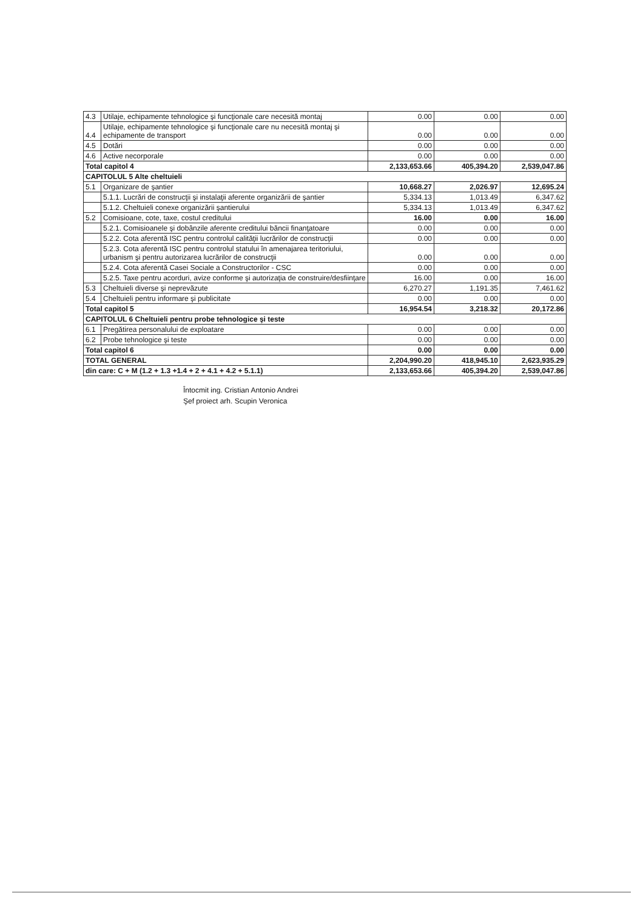| 4.3 | Utilaje, echipamente tehnologice şi funcţionale care necesită montaj | 0.00 | 0.00 | 0.00 |
| 4.4 | Utilaje, echipamente tehnologice şi funcţionale care nu necesită montaj şi echipamente de transport | 0.00 | 0.00 | 0.00 |
| 4.5 | Dotări | 0.00 | 0.00 | 0.00 |
| 4.6 | Active necorporale | 0.00 | 0.00 | 0.00 |
| Total capitol 4 | | 2,133,653.66 | 405,394.20 | 2,539,047.86 |
| CAPITOLUL 5 Alte cheltuieli | | | | |
| 5.1 | Organizare de şantier | 10,668.27 | 2,026.97 | 12,695.24 |
| | 5.1.1. Lucrări de construcţii şi instalaţii aferente organizării de şantier | 5,334.13 | 1,013.49 | 6,347.62 |
| | 5.1.2. Cheltuieli conexe organizării şantierului | 5,334.13 | 1,013.49 | 6,347.62 |
| 5.2 | Comisioane, cote, taxe, costul creditului | 16.00 | 0.00 | 16.00 |
| | 5.2.1. Comisioanele şi dobânzile aferente creditului băncii finanţatoare | 0.00 | 0.00 | 0.00 |
| | 5.2.2. Cota aferentă ISC pentru controlul calităţii lucrărilor de construcţii | 0.00 | 0.00 | 0.00 |
| | 5.2.3. Cota aferentă ISC pentru controlul statului în amenajarea teritoriului, urbanism şi pentru autorizarea lucrărilor de construcţii | 0.00 | 0.00 | 0.00 |
| | 5.2.4. Cota aferentă Casei Sociale a Constructorilor - CSC | 0.00 | 0.00 | 0.00 |
| | 5.2.5. Taxe pentru acorduri, avize conforme şi autorizaţia de construire/desfiinţare | 16.00 | 0.00 | 16.00 |
| 5.3 | Cheltuieli diverse şi neprevăzute | 6,270.27 | 1,191.35 | 7,461.62 |
| 5.4 | Cheltuieli pentru informare şi publicitate | 0.00 | 0.00 | 0.00 |
| Total capitol 5 | | 16,954.54 | 3,218.32 | 20,172.86 |
| CAPITOLUL 6 Cheltuieli pentru probe tehnologice şi teste | | | | |
| 6.1 | Pregătirea personalului de exploatare | 0.00 | 0.00 | 0.00 |
| 6.2 | Probe tehnologice şi teste | 0.00 | 0.00 | 0.00 |
| Total capitol 6 | | 0.00 | 0.00 | 0.00 |
| TOTAL GENERAL | | 2,204,990.20 | 418,945.10 | 2,623,935.29 |
| din care: C + M (1.2 + 1.3 +1.4 + 2 + 4.1 + 4.2 + 5.1.1) | | 2,133,653.66 | 405,394.20 | 2,539,047.86 |
Întocmit ing. Cristian Antonio Andrei
Şef proiect arh. Scupin Veronica